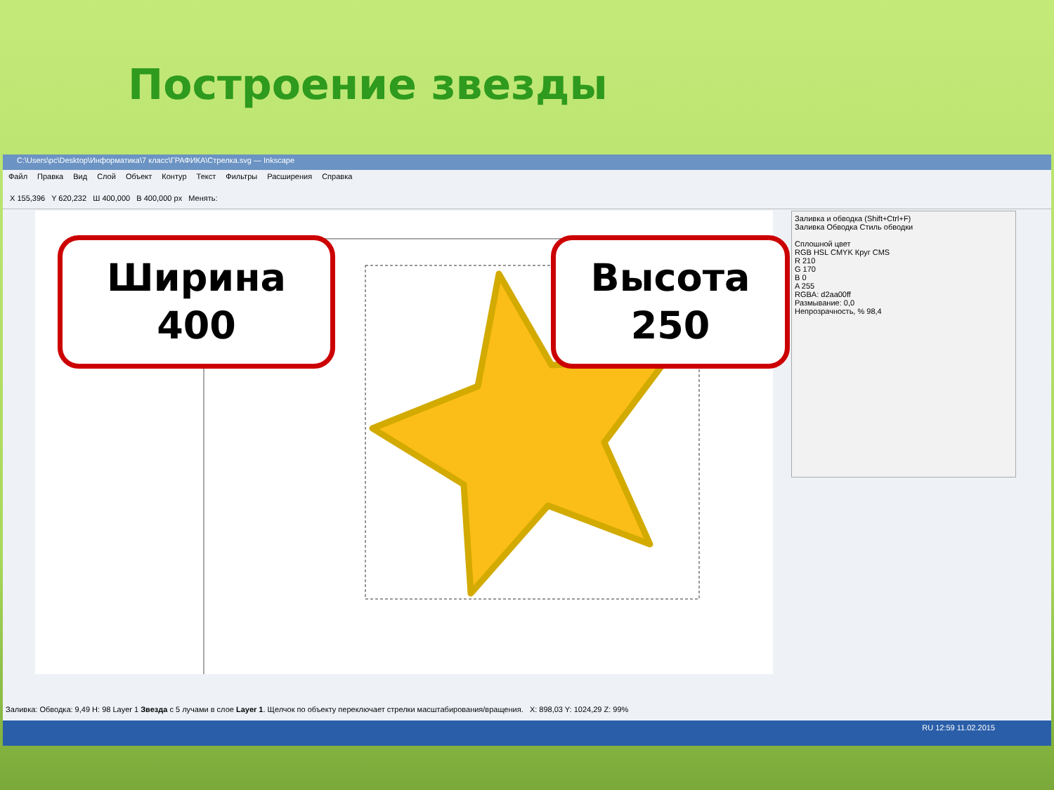Построение звезды
C:\Users\pc\Desktop\Информатика\7 класс\ГРАФИКА\Стрелка.svg — Inkscape
Файл Правка Вид Слой Объект Контур Текст Фильтры Расширения Справка
X 155,396 Y 620,232 Ш 400,000 В 400,000 px Менять:
Заливка и обводка (Shift+Ctrl+F)
Заливка Обводка Стиль обводки
Сплошной цвет
RGB HSL CMYK Круг CMS
R 210
G 170
B 0
A 255
RGBA: d2aa00ff
Размывание: 0,0
Непрозрачность, % 98,4
Ширина
400
Высота
250
Заливка: Обводка: 9,49 H: 98 Layer 1 Звезда с 5 лучами в слое Layer 1. Щелчок по объекту переключает стрелки масштабирования/вращения. X: 898,03 Y: 1024,29 Z: 99%
RU 12:59 11.02.2015